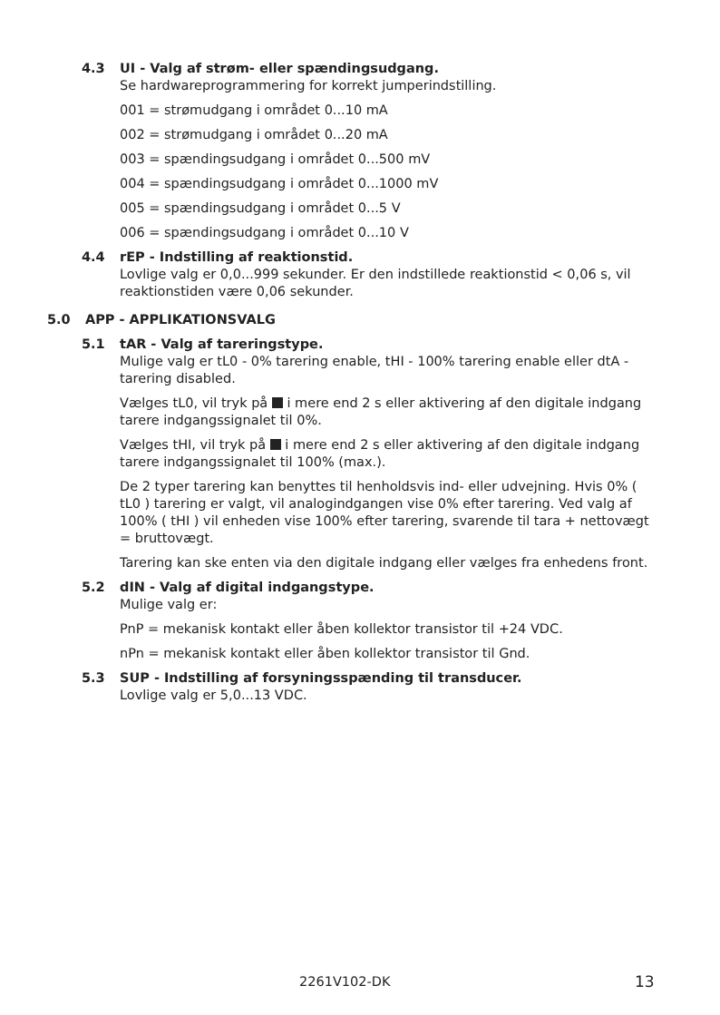4.3 UI - Valg af strøm- eller spændingsudgang.
Se hardwareprogrammering for korrekt jumperindstilling.
001 = strømudgang i området 0...10 mA
002 = strømudgang i området 0...20 mA
003 = spændingsudgang i området 0...500 mV
004 = spændingsudgang i området 0...1000 mV
005 = spændingsudgang i området 0...5 V
006 = spændingsudgang i området 0...10 V
4.4 rEP - Indstilling af reaktionstid.
Lovlige valg er 0,0...999 sekunder. Er den indstillede reaktionstid < 0,06 s, vil reaktionstiden være 0,06 sekunder.
5.0 APP - APPLIKATIONSVALG
5.1 tAR - Valg af tareringstype.
Mulige valg er tL0 - 0% tarering enable, tHI - 100% tarering enable eller dtA - tarering disabled.
Vælges tL0, vil tryk på i mere end 2 s eller aktivering af den digitale indgang tarere indgangssignalet til 0%.
Vælges tHI, vil tryk på i mere end 2 s eller aktivering af den digitale indgang tarere indgangssignalet til 100% (max.).
De 2 typer tarering kan benyttes til henholdsvis ind- eller udvejning. Hvis 0% ( tL0 ) tarering er valgt, vil analogindgangen vise 0% efter tarering. Ved valg af 100% ( tHI ) vil enheden vise 100% efter tarering, svarende til tara + nettovægt = bruttovægt.
Tarering kan ske enten via den digitale indgang eller vælges fra enhedens front.
5.2 dIN - Valg af digital indgangstype.
Mulige valg er:
PnP = mekanisk kontakt eller åben kollektor transistor til +24 VDC.
nPn = mekanisk kontakt eller åben kollektor transistor til Gnd.
5.3 SUP - Indstilling af forsyningsspænding til transducer.
Lovlige valg er 5,0...13 VDC.
2261V102-DK 13